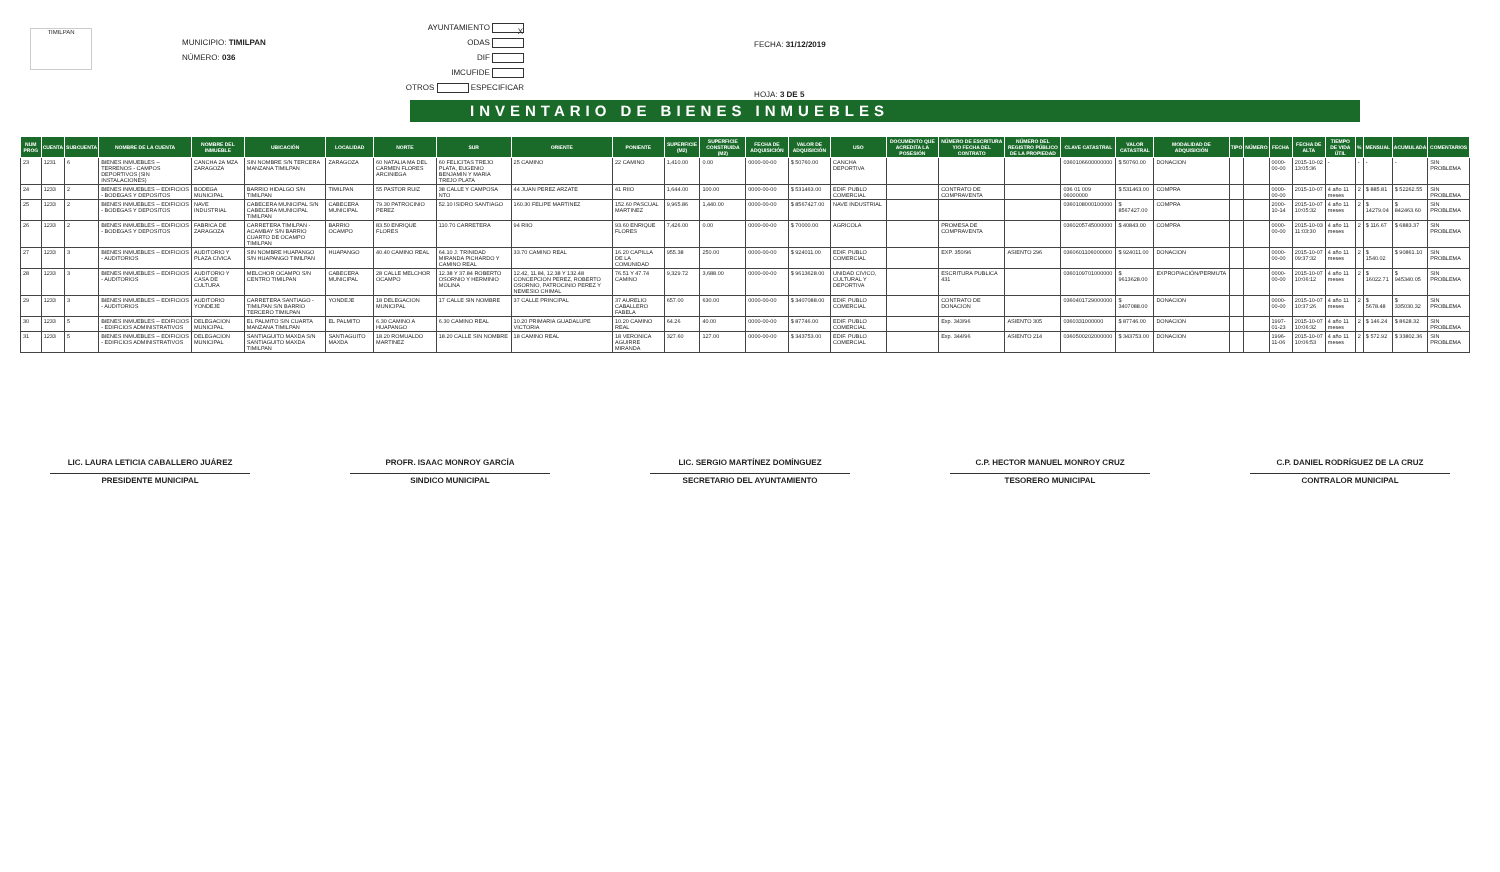TIMILPAN
MUNICIPIO: TIMILPAN
NÚMERO: 036
AYUNTAMIENTO X
ODAS
DIF
IMCUFIDE
OTROS ESPECIFICAR
FECHA: 31/12/2019
HOJA: 3 DE 5
INVENTARIO DE BIENES INMUEBLES
| NUM PROG | CUENTA | SUBCUENTA | NOMBRE DE LA CUENTA | NOMBRE DEL INMUEBLE | UBICACIÓN | LOCALIDAD | NORTE | SUR | ORIENTE | PONIENTE | SUPERFICIE (M2) | SUPERFICIE CONSTRUIDA (M2) | FECHA DE ADQUISICIÓN | VALOR DE ADQUISICIÓN | USO | DOCUMENTO QUE ACREDITA LA POSESIÓN | NÚMERO DE ESCRITURA Y/O FECHA DEL CONTRATO | NÚMERO DEL REGISTRO PÚBLICO DE LA PROPIEDAD | CLAVE CATASTRAL | VALOR CATASTRAL | MODALIDAD DE ADQUISICIÓN | TIPO | NÚMERO | FECHA | FECHA DE ALTA | TIEMPO DE VIDA ÚTIL | % | MENSUAL | ACUMULADA | COMENTARIOS |
| --- | --- | --- | --- | --- | --- | --- | --- | --- | --- | --- | --- | --- | --- | --- | --- | --- | --- | --- | --- | --- | --- | --- | --- | --- | --- | --- | --- | --- | --- | --- |
| 23 | 1231 | 6 | BIENES INMUEBLES -- TERRENOS - CAMPOS DEPORTIVOS (SIN INSTALACIONES) | CANCHA 2A MZA ZARAGOZA | SIN NOMBRE S/N TERCERA MANZANA TIMILPAN | ZARAGOZA | 60 NATALIA MA DEL CARMEN FLORES ARCINIEGA | 60 FELICITAS TREJO PLATA, EUGENIO BENJAMIN Y MARIA TREJO PLATA | 25 CAMINO | 22 CAMINO | 1,410.00 | 0.00 | 0000-00-00 | $ 50760.00 | CANCHA DEPORTIVA | | | | 0360106600000000 | $ 50760.00 | DONACION | | | 0000-00-00 | 2015-10-02 13:05:36 | - | - | - | - | SIN PROBLEMA |
| 24 | 1233 | 2 | BIENES INMUEBLES -- EDIFICIOS - BODEGAS Y DEPOSITOS | BODEGA MUNICIPAL | BARRIO HIDALGO S/N TIMILPAN | TIMILPAN | 55 PASTOR RUIZ | 38 CALLE Y CAMPOSA NTO | 44 JUAN PEREZ ARZATE | 41 RIIO | 1,644.00 | 100.00 | 0000-00-00 | $ 531463.00 | EDIF. PUBLO COMERCIAL | | CONTRATO DE COMPRAVENTA | | 036 01 009 06000000 | $ 531463.00 | COMPRA | | | 0000-00-00 | 2015-10-07 | 4 año 11 meses | 2 | $ 885.81 | $ 52262.55 | SIN PROBLEMA |
| 25 | 1233 | 2 | BIENES INMUEBLES -- EDIFICIOS - BODEGAS Y DEPOSITOS | NAVE INDUSTRIAL | CABECERA MUNICIPAL S/N CABECERA MUNICIPAL TIMILPAN | CABECERA MUNICIPAL | 79.30 PATROCINIO PEREZ | 52.10 ISIDRO SANTIAGO | 160.30 FELIPE MARTINEZ | 152.60 PASCUAL MARTINEZ | 9,965.86 | 1,440.00 | 0000-00-00 | $ 8567427.00 | NAVE INDUSTRIAL | | | | 0360108000100000 | $ 8567427.00 | COMPRA | | | 2000-10-14 | 2015-10-07 10:05:32 | 4 año 11 meses | 2 | $ 14279.04 | $ 842463.60 | SIN PROBLEMA |
| 26 | 1233 | 2 | BIENES INMUEBLES -- EDIFICIOS - BODEGAS Y DEPOSITOS | FABRICA DE ZARAGOZA | CARRETERA TIMILPAN - ACAMBAY S/N BARRIO CUARTO DE OCAMPO TIMILPAN | BARRIO OCAMPO | 83.50 ENRIQUE FLORES | 110.70 CARRETERA | 94 RIIO | 93.60 ENRIQUE FLORES | 7,426.00 | 0.00 | 0000-00-00 | $ 70000.00 | AGRICOLA | | PROMESA DE COMPRAVENTA | | 0360205745000000 | $ 40843.00 | COMPRA | | | 0000-00-00 | 2015-10-03 11:03:30 | 4 año 11 meses | 2 | $ 116.67 | $ 6883.37 | SIN PROBLEMA |
| 27 | 1233 | 3 | BIENES INMUEBLES -- EDIFICIOS - AUDITORIOS | AUDITORIO Y PLAZA CIVICA | SIN NOMBRE HUAPANGO S/N HUAPANGO TIMILPAN | HUAPANGO | 40.40 CAMINO REAL | 64.10 J. TRINIDAD MIRANDA PICHARDO Y CAMINO REAL | 33.70 CAMINO REAL | 16.20 CAPILLA DE LA COMUNIDAD | 955.38 | 250.00 | 0000-00-00 | $ 924011.00 | EDIF. PUBLO COMERCIAL | | EXP. 350/96 | ASIENTO 296 | 0360601106000000 | $ 924011.00 | DONACION | | | 0000-00-00 | 2015-10-07 09:37:32 | 4 año 11 meses | 2 | $ 1540.02 | $ 90861.10 | SIN PROBLEMA |
| 28 | 1233 | 3 | BIENES INMUEBLES -- EDIFICIOS - AUDITORIOS | AUDITORIO Y CASA DE CULTURA | MELCHOR OCAMPO S/N CENTRO TIMILPAN | CABECERA MUNICIPAL | 28 CALLE MELCHOR OCAMPO | 12.38 Y 37.84 ROBERTO OSORNIO Y HERMINIO MOLINA | 12.42, 11.84, 12.38 Y 132.48 CONCEPCION PEREZ, ROBERTO OSORNIO, PATROCINIO PEREZ Y NEMESIO CHIMAL | 76.51 Y 47.74 CAMINO | 9,329.72 | 3,688.00 | 0000-00-00 | $ 9613628.00 | UNIDAD CIVICO, CULTURAL Y DEPORTIVA | | ESCRITURA PUBLICA 431 | | 0360109701000000 | $ 9613628.00 | EXPROPIACIÓN/PERMUTA | | | 0000-00-00 | 2015-10-07 10:06:12 | 4 año 11 meses | 2 | $ 16022.71 | $ 945340.05 | SIN PROBLEMA |
| 29 | 1233 | 3 | BIENES INMUEBLES -- EDIFICIOS - AUDITORIOS | AUDITORIO YONDEJE | CARRETERA SANTIAGO - TIMILPAN S/N BARRIO TERCERO TIMILPAN | YONDEJE | 18 DELEGACION MUNICIPAL | 17 CALLE SIN NOMBRE | 37 CALLE PRINCIPAL | 37 AURELIO CABALLERO FABELA | 657.00 | 630.00 | 0000-00-00 | $ 3407088.00 | EDIF. PUBLO COMERCIAL | | CONTRATO DE DONACION | | 0360401729000000 | $ 3407088.00 | DONACION | | | 0000-00-00 | 2015-10-07 10:37:26 | 4 año 11 meses | 2 | $ 5678.48 | $ 335030.32 | SIN PROBLEMA |
| 30 | 1233 | 5 | BIENES INMUEBLES -- EDIFICIOS - EDIFICIOS ADMINISTRATIVOS | DELEGACION MUNICIPAL | EL PALMITO S/N CUARTA MANZANA TIMILPAN | EL PALMITO | 6.30 CAMINO A HUAPANGO | 6.30 CAMINO REAL | 10.20 PRIMARIA GUADALUPE VICTORIA | 10.20 CAMINO REAL | 64.26 | 40.00 | 0000-00-00 | $ 87746.00 | EDIF. PUBLO COMERCIAL | | Exp. 343/96 | ASIENTO 305 | 0360331000000 | $ 87746.00 | DONACION | | | 1997-01-23 | 2015-10-07 10:06:32 | 4 año 11 meses | 2 | $ 146.24 | $ 8628.32 | SIN PROBLEMA |
| 31 | 1233 | 5 | BIENES INMUEBLES -- EDIFICIOS - EDIFICIOS ADMINISTRATIVOS | DELEGACION MUNICIPAL | SANTIAGUITO MAXDA S/N SANTIAGUITO MAXDA TIMILPAN | SANTIAGUITO MAXDA | 18.20 ROMUALDO MARTINEZ | 18.20 CALLE SIN NOMBRE | 18 CAMINO REAL | 18 VERONICA AGUIRRE MIRANDA | 327.60 | 127.00 | 0000-00-00 | $ 343753.00 | EDIF. PUBLO COMERCIAL | | Exp. 344/96 | ASIENTO 214 | 0360500202000000 | $ 343753.00 | DONACION | | | 1996-11-06 | 2015-10-07 10:06:53 | 4 año 11 meses | 2 | $ 572.92 | $ 33802.36 | SIN PROBLEMA |
LIC. LAURA LETICIA CABALLERO JUÁREZ
PRESIDENTE MUNICIPAL
PROFR. ISAAC MONROY GARCÍA
SINDICO MUNICIPAL
LIC. SERGIO MARTÍNEZ DOMÍNGUEZ
SECRETARIO DEL AYUNTAMIENTO
C.P. HECTOR MANUEL MONROY CRUZ
TESORERO MUNICIPAL
C.P. DANIEL RODRÍGUEZ DE LA CRUZ
CONTRALOR MUNICIPAL